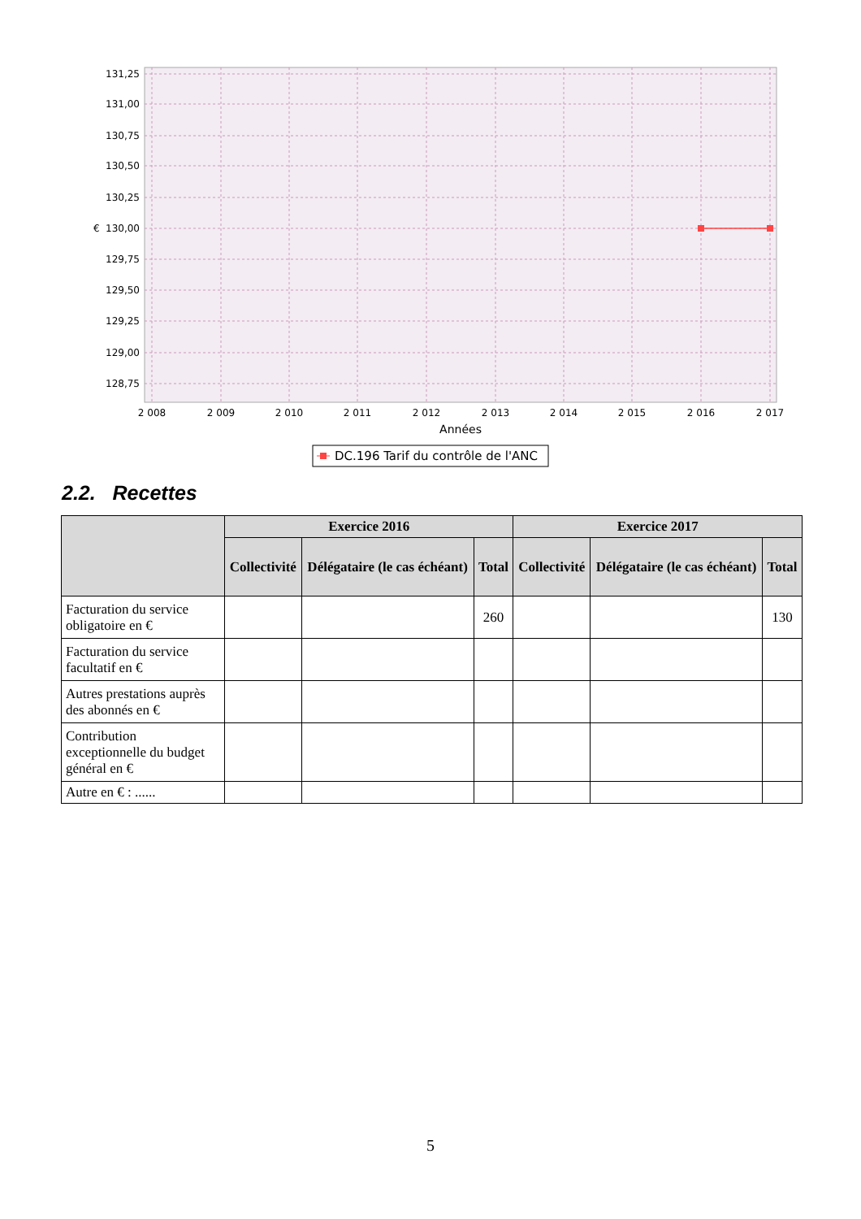131,25
131,00
130,75
130,50
130,25
130,00
129,75
129,50
129,25
129,00
128,75
€
2 008
2 009
2 010
2 011
2 012
2 013
2 014
2 015
2 016
2 017
Années
DC.196 Tarif du contrôle de l'ANC
2.2. Recettes
| | Exercice 2016 | | | Exercice 2017 | | |
| --- | --- | --- | --- | --- | --- | --- |
| | Collectivité | Délégataire (le cas échéant) | Total | Collectivité | Délégataire (le cas échéant) | Total |
| Facturation du service obligatoire en € | | | 260 | | | 130 |
| Facturation du service facultatif en € | | | | | | |
| Autres prestations auprès des abonnés en € | | | | | | |
| Contribution exceptionnelle du budget général en € | | | | | | |
| Autre en € : ...... | | | | | | |
5